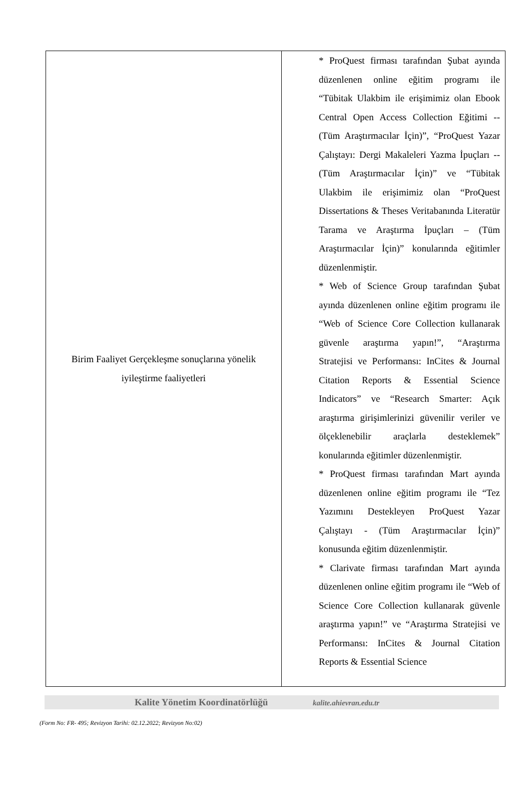| Birim Faaliyet Gerçekleşme sonuçlarına yönelik iyileştirme faaliyetleri | * ProQuest firması tarafından Şubat ayında düzenlenen online eğitim programı ile “Tübitak Ulakbim ile erişimimiz olan Ebook Central Open Access Collection Eğitimi -- (Tüm Araştırmacılar İçin)”, “ProQuest Yazar Çalıştayı: Dergi Makaleleri Yazma İpuçları -- (Tüm Araştırmacılar İçin)” ve “Tübitak Ulakbim ile erişimimiz olan “ProQuest Dissertations & Theses Veritabanında Literatür Tarama ve Araştırma İpuçları – (Tüm Araştırmacılar İçin)” konularında eğitimler düzenlenmiştir. * Web of Science Group tarafından Şubat ayında düzenlenen online eğitim programı ile “Web of Science Core Collection kullanarak güvenle araştırma yapın!”, “Araştırma Stratejisi ve Performansı: InCites & Journal Citation Reports & Essential Science Indicators” ve “Research Smarter: Açık araştırma girişimlerinizi güvenilir veriler ve ölçeklenebilir araçlarla desteklemek” konularında eğitimler düzenlenmiştir. * ProQuest firması tarafından Mart ayında düzenlenen online eğitim programı ile “Tez Yazımını Destekleyen ProQuest Yazar Çalıştayı - (Tüm Araştırmacılar İçin)” konusunda eğitim düzenlenmiştir. * Clarivate firması tarafından Mart ayında düzenlenen online eğitim programı ile “Web of Science Core Collection kullanarak güvenle araştırma yapın!” ve “Araştırma Stratejisi ve Performansı: InCites & Journal Citation Reports & Essential Science |
Kalite Yönetim Koordinatörlüğü kalite.ahievran.edu.tr
(Form No: FR- 495; Revizyon Tarihi: 02.12.2022; Revizyon No:02)